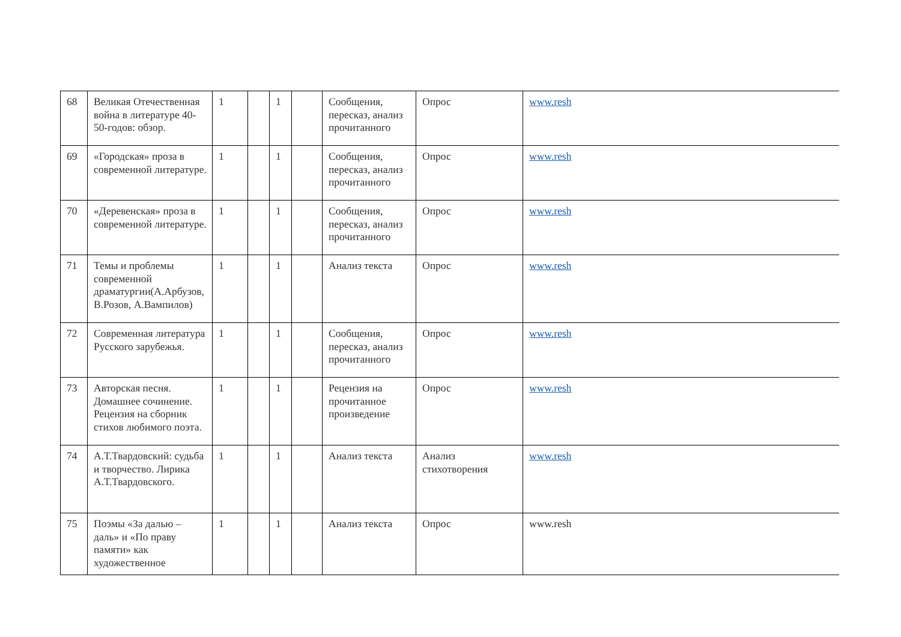| 68 | Великая Отечественная война в литературе 40-50-годов: обзор. | 1 | | 1 | | Сообщения, пересказ, анализ прочитанного | Опрос | www.resh |
| 69 | «Городская» проза в современной литературе. | 1 | | 1 | | Сообщения, пересказ, анализ прочитанного | Опрос | www.resh |
| 70 | «Деревенская» проза в современной литературе. | 1 | | 1 | | Сообщения, пересказ, анализ прочитанного | Опрос | www.resh |
| 71 | Темы и проблемы современной драматургии(А.Арбузов, В.Розов, А.Вампилов) | 1 | | 1 | | Анализ текста | Опрос | www.resh |
| 72 | Современная литература Русского зарубежья. | 1 | | 1 | | Сообщения, пересказ, анализ прочитанного | Опрос | www.resh |
| 73 | Авторская песня. Домашнее сочинение. Рецензия на сборник стихов любимого поэта. | 1 | | 1 | | Рецензия на прочитанное произведение | Опрос | www.resh |
| 74 | А.Т.Твардовский: судьба и творчество. Лирика А.Т.Твардовского. | 1 | | 1 | | Анализ текста | Анализ стихотворения | www.resh |
| 75 | Поэмы «За далью – даль» и «По праву памяти» как художественное | 1 | | 1 | | Анализ текста | Опрос | www.resh |